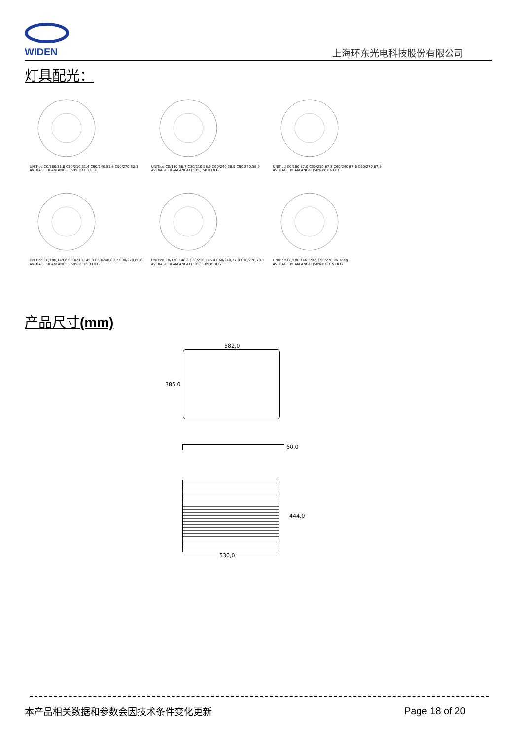WIDEN
上海环东光电科技股份有限公司
灯具配光：
UNIT:cd C0/180,31.8 C30/210,31.4 C60/240,31.8 C90/270,32.3
AVERAGE BEAM ANGLE(50%):31.8 DEG
UNIT:cd C0/180,58.7 C30/210,58.5 C60/240,58.9 C90/270,58.9
AVERAGE BEAM ANGLE(50%):58.8 DEG
UNIT:cd C0/180,87.0 C30/210,87.3 C60/240,87.6 C90/270,87.8
AVERAGE BEAM ANGLE(50%):87.4 DEG
UNIT:cd C0/180,149.8 C30/210,145.0 C60/240,89.7 C90/270,80.6
AVERAGE BEAM ANGLE(50%):116.3 DEG
UNIT:cd C0/180,146.8 C30/210,145.4 C60/240,77.0 C90/270,70.1
AVERAGE BEAM ANGLE(50%):109.8 DEG
UNIT:cd C0/180,146.3deg C90/270,96.7deg
AVERAGE BEAM ANGLE(50%):121.5 DEG
产品尺寸(mm)
582,0
385,0
60,0
444,0
530,0
本产品相关数据和参数会因技术条件变化更新
Page 18 of 20